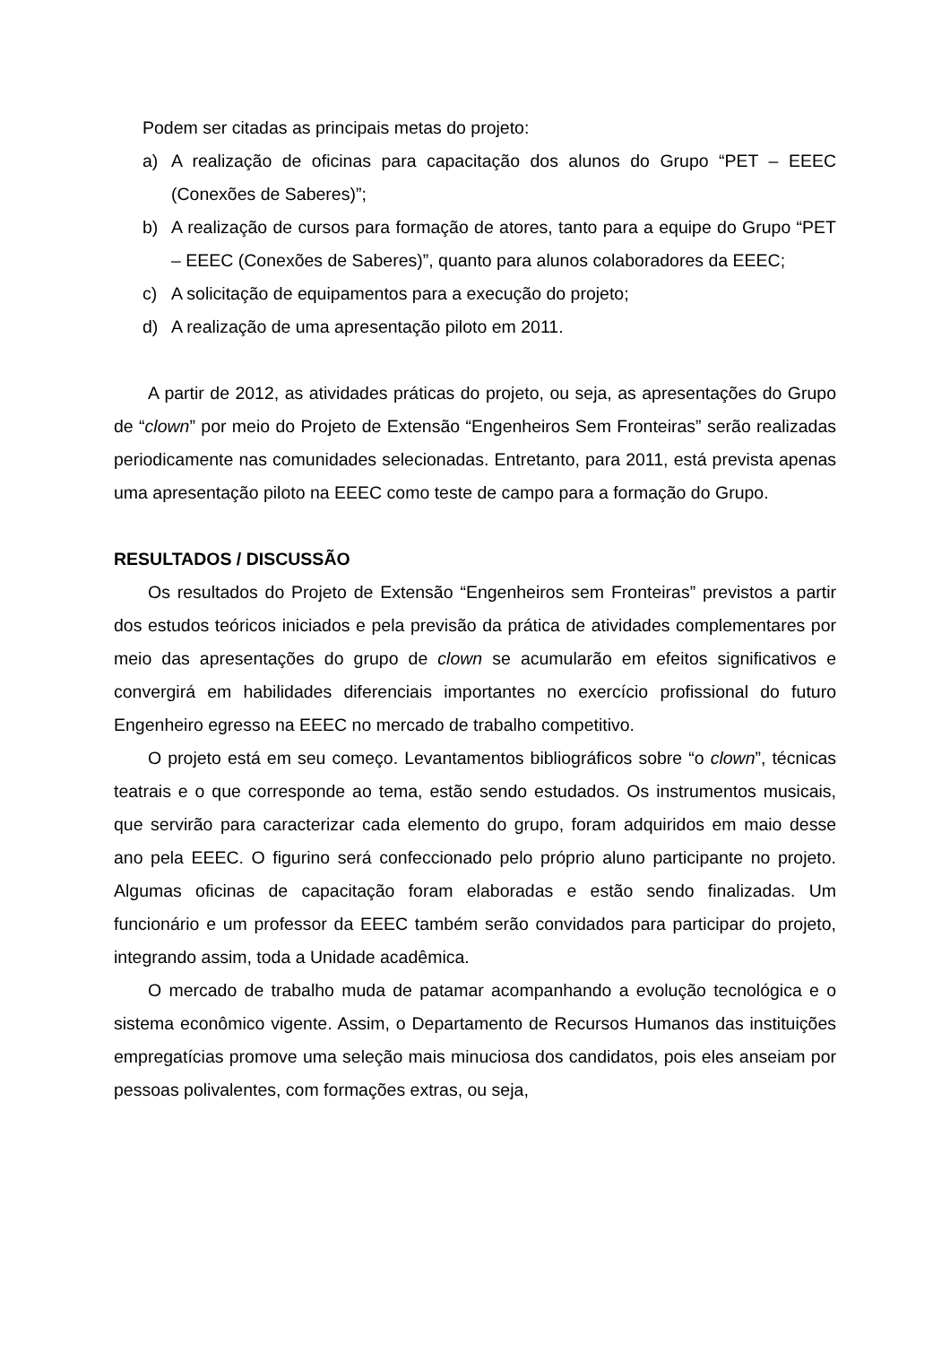Podem ser citadas as principais metas do projeto:
a) A realização de oficinas para capacitação dos alunos do Grupo “PET – EEEC (Conexões de Saberes)”;
b) A realização de cursos para formação de atores, tanto para a equipe do Grupo “PET – EEEC (Conexões de Saberes)”, quanto para alunos colaboradores da EEEC;
c) A solicitação de equipamentos para a execução do projeto;
d) A realização de uma apresentação piloto em 2011.
A partir de 2012, as atividades práticas do projeto, ou seja, as apresentações do Grupo de “clown” por meio do Projeto de Extensão “Engenheiros Sem Fronteiras” serão realizadas periodicamente nas comunidades selecionadas. Entretanto, para 2011, está prevista apenas uma apresentação piloto na EEEC como teste de campo para a formação do Grupo.
RESULTADOS / DISCUSSÃO
Os resultados do Projeto de Extensão “Engenheiros sem Fronteiras” previstos a partir dos estudos teóricos iniciados e pela previsão da prática de atividades complementares por meio das apresentações do grupo de clown se acumularão em efeitos significativos e convergirá em habilidades diferenciais importantes no exercício profissional do futuro Engenheiro egresso na EEEC no mercado de trabalho competitivo.
O projeto está em seu começo. Levantamentos bibliográficos sobre “o clown”, técnicas teatrais e o que corresponde ao tema, estão sendo estudados. Os instrumentos musicais, que servirão para caracterizar cada elemento do grupo, foram adquiridos em maio desse ano pela EEEC. O figurino será confeccionado pelo próprio aluno participante no projeto. Algumas oficinas de capacitação foram elaboradas e estão sendo finalizadas. Um funcionário e um professor da EEEC também serão convidados para participar do projeto, integrando assim, toda a Unidade acadêmica.
O mercado de trabalho muda de patamar acompanhando a evolução tecnológica e o sistema econômico vigente. Assim, o Departamento de Recursos Humanos das instituições empregatícias promove uma seleção mais minuciosa dos candidatos, pois eles anseiam por pessoas polivalentes, com formações extras, ou seja,